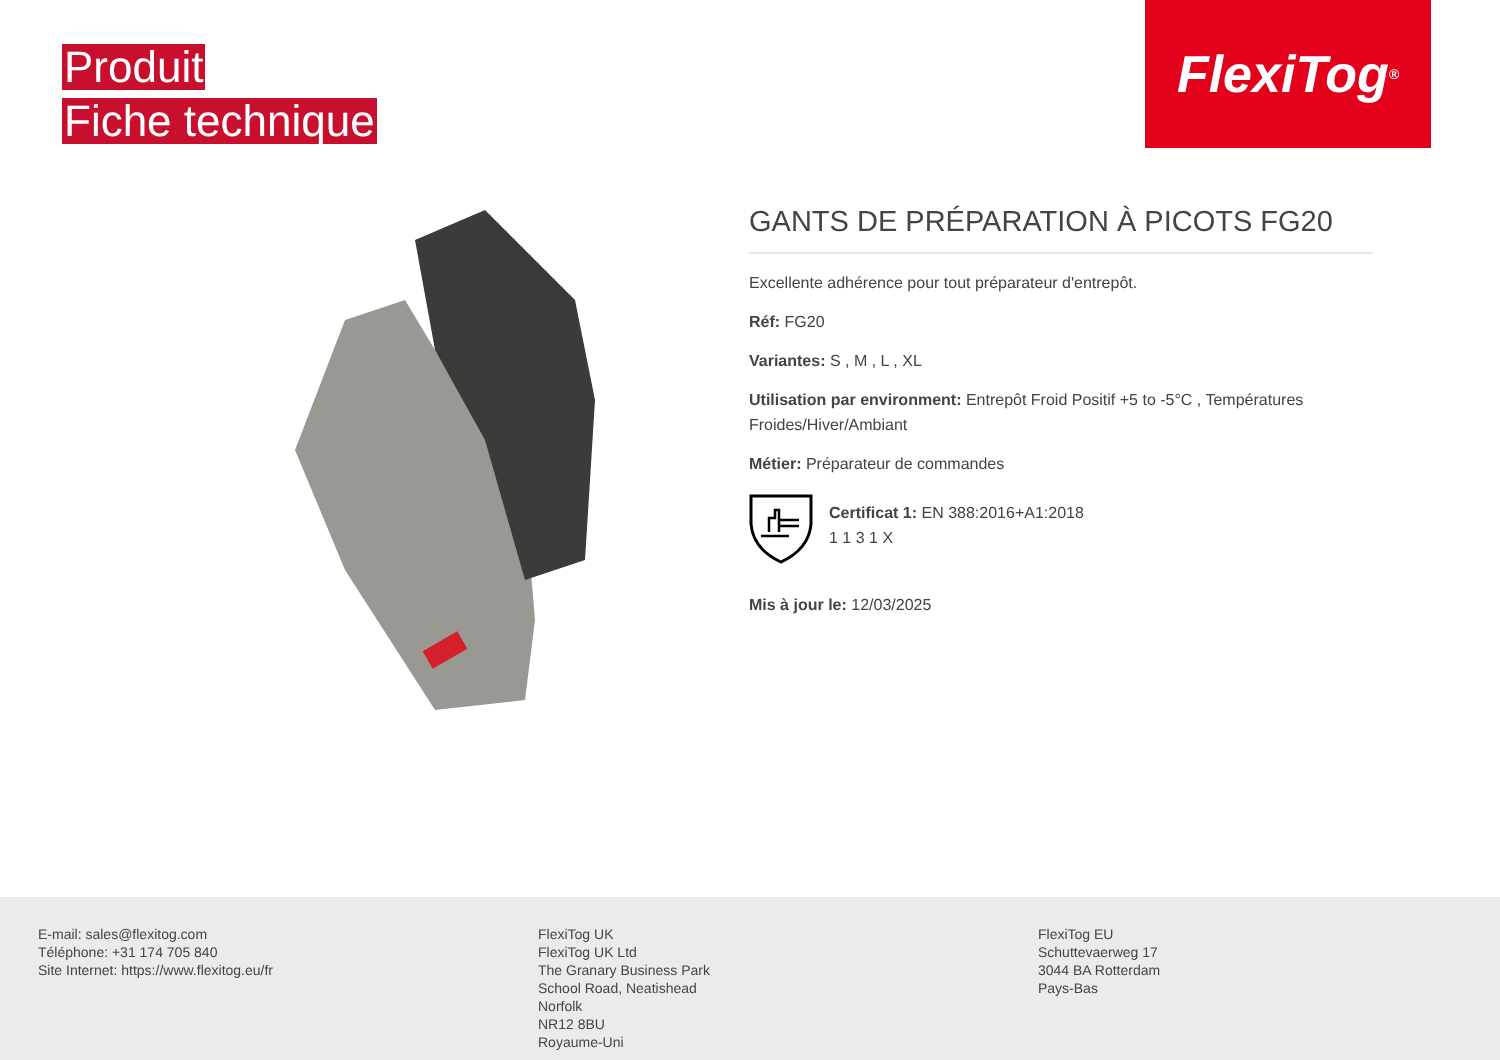Produit
Fiche technique
FlexiTog<sup>®</sup>
GANTS DE PRÉPARATION À PICOTS FG20
Excellente adhérence pour tout préparateur d'entrepôt.
Réf: FG20
Variantes: S , M , L , XL
Utilisation par environment: Entrepôt Froid Positif +5 to -5°C , Températures Froides/Hiver/Ambiant
Métier: Préparateur de commandes
Certificat 1: EN 388:2016+A1:2018
1 1 3 1 X
Mis à jour le: 12/03/2025
E-mail: sales@flexitog.com
Téléphone: +31 174 705 840
Site Internet: https://www.flexitog.eu/fr
FlexiTog UK
FlexiTog UK Ltd
The Granary Business Park
School Road, Neatishead
Norfolk
NR12 8BU
Royaume-Uni
FlexiTog EU
Schuttevaerweg 17
3044 BA Rotterdam
Pays-Bas